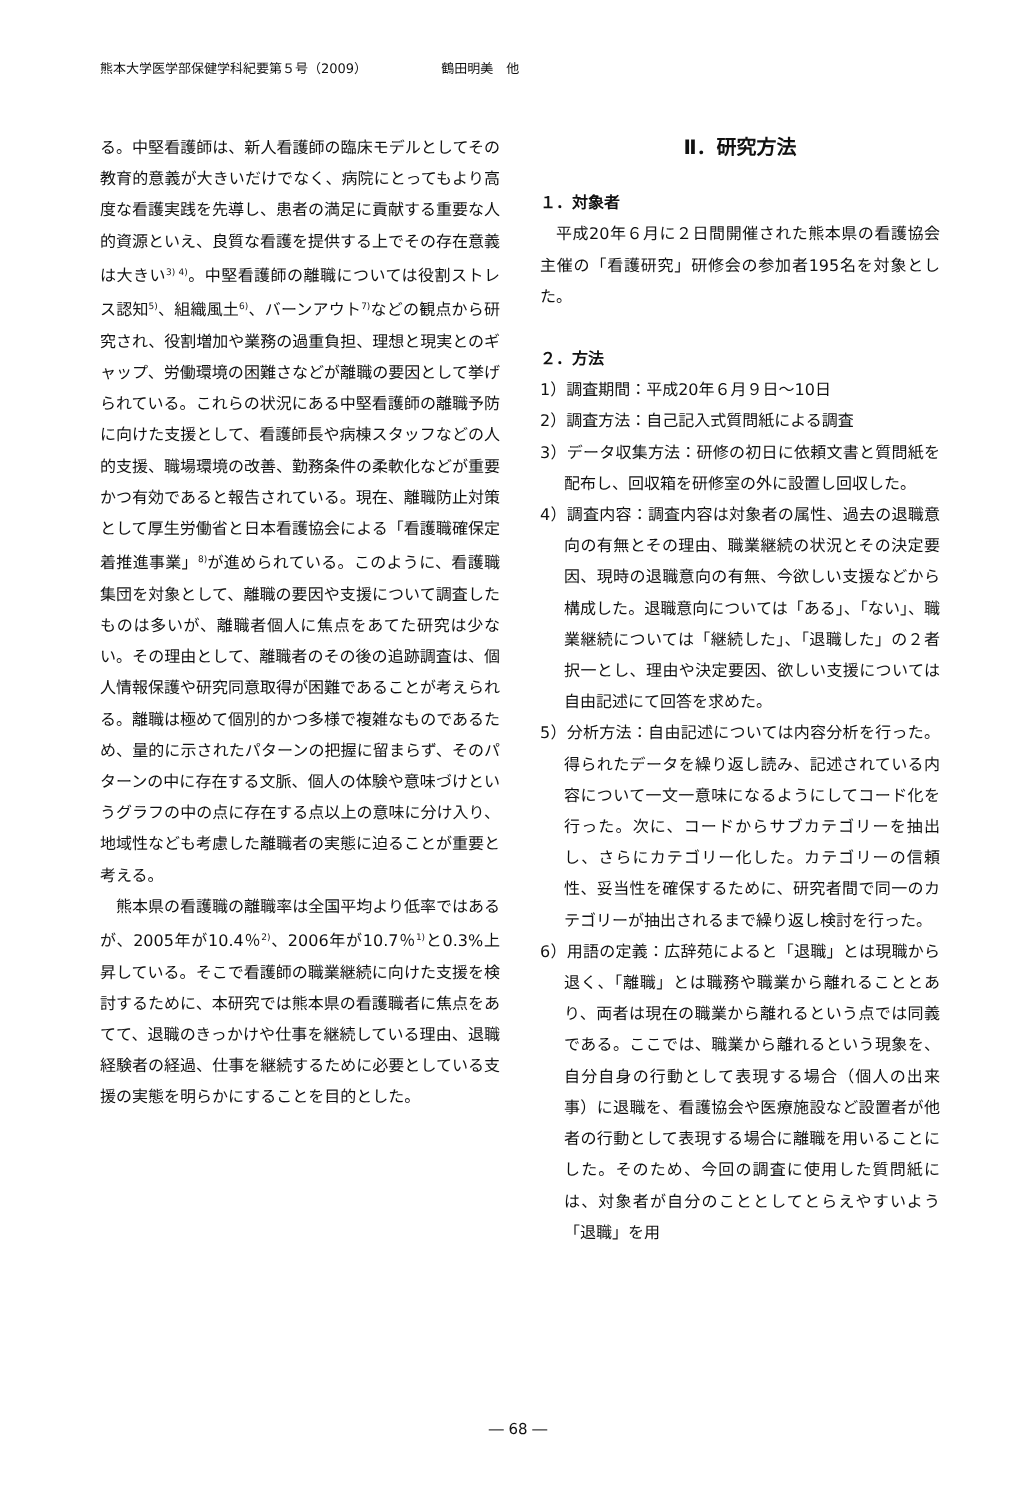熊本大学医学部保健学科紀要第５号（2009） 鶴田明美　他
る。中堅看護師は、新人看護師の臨床モデルとしてその教育的意義が大きいだけでなく、病院にとってもより高度な看護実践を先導し、患者の満足に貢献する重要な人的資源といえ、良質な看護を提供する上でその存在意義は大きい<sup>3) 4)</sup>。中堅看護師の離職については役割ストレス認知<sup>5)</sup>、組織風土<sup>6)</sup>、バーンアウト<sup>7)</sup>などの観点から研究され、役割増加や業務の過重負担、理想と現実とのギャップ、労働環境の困難さなどが離職の要因として挙げられている。これらの状況にある中堅看護師の離職予防に向けた支援として、看護師長や病棟スタッフなどの人的支援、職場環境の改善、勤務条件の柔軟化などが重要かつ有効であると報告されている。現在、離職防止対策として厚生労働省と日本看護協会による「看護職確保定着推進事業」<sup>8)</sup>が進められている。このように、看護職集団を対象として、離職の要因や支援について調査したものは多いが、離職者個人に焦点をあてた研究は少ない。その理由として、離職者のその後の追跡調査は、個人情報保護や研究同意取得が困難であることが考えられる。離職は極めて個別的かつ多様で複雑なものであるため、量的に示されたパターンの把握に留まらず、そのパターンの中に存在する文脈、個人の体験や意味づけというグラフの中の点に存在する点以上の意味に分け入り、地域性なども考慮した離職者の実態に迫ることが重要と考える。
熊本県の看護職の離職率は全国平均より低率ではあるが、2005年が10.4％<sup>2)</sup>、2006年が10.7％<sup>1)</sup>と0.3%上昇している。そこで看護師の職業継続に向けた支援を検討するために、本研究では熊本県の看護職者に焦点をあてて、退職のきっかけや仕事を継続している理由、退職経験者の経過、仕事を継続するために必要としている支援の実態を明らかにすることを目的とした。
Ⅱ．研究方法
１．対象者
平成20年６月に２日間開催された熊本県の看護協会主催の「看護研究」研修会の参加者195名を対象とした。
２．方法
1）調査期間：平成20年６月９日～10日
2）調査方法：自己記入式質問紙による調査
3）データ収集方法：研修の初日に依頼文書と質問紙を配布し、回収箱を研修室の外に設置し回収した。
4）調査内容：調査内容は対象者の属性、過去の退職意向の有無とその理由、職業継続の状況とその決定要因、現時の退職意向の有無、今欲しい支援などから構成した。退職意向については「ある」、「ない」、職業継続については「継続した」、「退職した」の２者択一とし、理由や決定要因、欲しい支援については自由記述にて回答を求めた。
5）分析方法：自由記述については内容分析を行った。得られたデータを繰り返し読み、記述されている内容について一文一意味になるようにしてコード化を行った。次に、コードからサブカテゴリーを抽出し、さらにカテゴリー化した。カテゴリーの信頼性、妥当性を確保するために、研究者間で同一のカテゴリーが抽出されるまで繰り返し検討を行った。
6）用語の定義：広辞苑によると「退職」とは現職から退く、「離職」とは職務や職業から離れることとあり、両者は現在の職業から離れるという点では同義である。ここでは、職業から離れるという現象を、自分自身の行動として表現する場合（個人の出来事）に退職を、看護協会や医療施設など設置者が他者の行動として表現する場合に離職を用いることにした。そのため、今回の調査に使用した質問紙には、対象者が自分のこととしてとらえやすいよう「退職」を用
― 68 ―